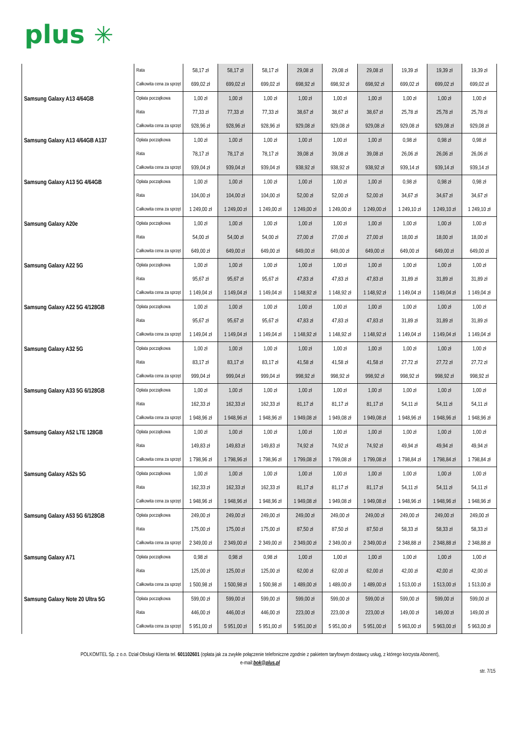plus ✳
| | Rata | 58,17 zł | 58,17 zł | 58,17 zł | 29,08 zł | 29,08 zł | 29,08 zł | 19,39 zł | 19,39 zł | 19,39 zł |
| | Całkowita cena za sprzęt | 699,02 zł | 699,02 zł | 699,02 zł | 698,92 zł | 698,92 zł | 698,92 zł | 699,02 zł | 699,02 zł | 699,02 zł |
| Samsung Galaxy A13 4/64GB | Opłata początkowa | 1,00 zł | 1,00 zł | 1,00 zł | 1,00 zł | 1,00 zł | 1,00 zł | 1,00 zł | 1,00 zł | 1,00 zł |
| | Rata | 77,33 zł | 77,33 zł | 77,33 zł | 38,67 zł | 38,67 zł | 38,67 zł | 25,78 zł | 25,78 zł | 25,78 zł |
| | Całkowita cena za sprzęt | 928,96 zł | 928,96 zł | 928,96 zł | 929,08 zł | 929,08 zł | 929,08 zł | 929,08 zł | 929,08 zł | 929,08 zł |
| Samsung Galaxy A13 4/64GB A137 | Opłata początkowa | 1,00 zł | 1,00 zł | 1,00 zł | 1,00 zł | 1,00 zł | 1,00 zł | 0,98 zł | 0,98 zł | 0,98 zł |
| | Rata | 78,17 zł | 78,17 zł | 78,17 zł | 39,08 zł | 39,08 zł | 39,08 zł | 26,06 zł | 26,06 zł | 26,06 zł |
| | Całkowita cena za sprzęt | 939,04 zł | 939,04 zł | 939,04 zł | 938,92 zł | 938,92 zł | 938,92 zł | 939,14 zł | 939,14 zł | 939,14 zł |
| Samsung Galaxy A13 5G 4/64GB | Opłata początkowa | 1,00 zł | 1,00 zł | 1,00 zł | 1,00 zł | 1,00 zł | 1,00 zł | 0,98 zł | 0,98 zł | 0,98 zł |
| | Rata | 104,00 zł | 104,00 zł | 104,00 zł | 52,00 zł | 52,00 zł | 52,00 zł | 34,67 zł | 34,67 zł | 34,67 zł |
| | Całkowita cena za sprzęt | 1 249,00 zł | 1 249,00 zł | 1 249,00 zł | 1 249,00 zł | 1 249,00 zł | 1 249,00 zł | 1 249,10 zł | 1 249,10 zł | 1 249,10 zł |
| Samsung Galaxy A20e | Opłata początkowa | 1,00 zł | 1,00 zł | 1,00 zł | 1,00 zł | 1,00 zł | 1,00 zł | 1,00 zł | 1,00 zł | 1,00 zł |
| | Rata | 54,00 zł | 54,00 zł | 54,00 zł | 27,00 zł | 27,00 zł | 27,00 zł | 18,00 zł | 18,00 zł | 18,00 zł |
| | Całkowita cena za sprzęt | 649,00 zł | 649,00 zł | 649,00 zł | 649,00 zł | 649,00 zł | 649,00 zł | 649,00 zł | 649,00 zł | 649,00 zł |
| Samsung Galaxy A22 5G | Opłata początkowa | 1,00 zł | 1,00 zł | 1,00 zł | 1,00 zł | 1,00 zł | 1,00 zł | 1,00 zł | 1,00 zł | 1,00 zł |
| | Rata | 95,67 zł | 95,67 zł | 95,67 zł | 47,83 zł | 47,83 zł | 47,83 zł | 31,89 zł | 31,89 zł | 31,89 zł |
| | Całkowita cena za sprzęt | 1 149,04 zł | 1 149,04 zł | 1 149,04 zł | 1 148,92 zł | 1 148,92 zł | 1 148,92 zł | 1 149,04 zł | 1 149,04 zł | 1 149,04 zł |
| Samsung Galaxy A22 5G 4/128GB | Opłata początkowa | 1,00 zł | 1,00 zł | 1,00 zł | 1,00 zł | 1,00 zł | 1,00 zł | 1,00 zł | 1,00 zł | 1,00 zł |
| | Rata | 95,67 zł | 95,67 zł | 95,67 zł | 47,83 zł | 47,83 zł | 47,83 zł | 31,89 zł | 31,89 zł | 31,89 zł |
| | Całkowita cena za sprzęt | 1 149,04 zł | 1 149,04 zł | 1 149,04 zł | 1 148,92 zł | 1 148,92 zł | 1 148,92 zł | 1 149,04 zł | 1 149,04 zł | 1 149,04 zł |
| Samsung Galaxy A32 5G | Opłata początkowa | 1,00 zł | 1,00 zł | 1,00 zł | 1,00 zł | 1,00 zł | 1,00 zł | 1,00 zł | 1,00 zł | 1,00 zł |
| | Rata | 83,17 zł | 83,17 zł | 83,17 zł | 41,58 zł | 41,58 zł | 41,58 zł | 27,72 zł | 27,72 zł | 27,72 zł |
| | Całkowita cena za sprzęt | 999,04 zł | 999,04 zł | 999,04 zł | 998,92 zł | 998,92 zł | 998,92 zł | 998,92 zł | 998,92 zł | 998,92 zł |
| Samsung Galaxy A33 5G 6/128GB | Opłata początkowa | 1,00 zł | 1,00 zł | 1,00 zł | 1,00 zł | 1,00 zł | 1,00 zł | 1,00 zł | 1,00 zł | 1,00 zł |
| | Rata | 162,33 zł | 162,33 zł | 162,33 zł | 81,17 zł | 81,17 zł | 81,17 zł | 54,11 zł | 54,11 zł | 54,11 zł |
| | Całkowita cena za sprzęt | 1 948,96 zł | 1 948,96 zł | 1 948,96 zł | 1 949,08 zł | 1 949,08 zł | 1 949,08 zł | 1 948,96 zł | 1 948,96 zł | 1 948,96 zł |
| Samsung Galaxy A52 LTE 128GB | Opłata początkowa | 1,00 zł | 1,00 zł | 1,00 zł | 1,00 zł | 1,00 zł | 1,00 zł | 1,00 zł | 1,00 zł | 1,00 zł |
| | Rata | 149,83 zł | 149,83 zł | 149,83 zł | 74,92 zł | 74,92 zł | 74,92 zł | 49,94 zł | 49,94 zł | 49,94 zł |
| | Całkowita cena za sprzęt | 1 798,96 zł | 1 798,96 zł | 1 798,96 zł | 1 799,08 zł | 1 799,08 zł | 1 799,08 zł | 1 798,84 zł | 1 798,84 zł | 1 798,84 zł |
| Samsung Galaxy A52s 5G | Opłata początkowa | 1,00 zł | 1,00 zł | 1,00 zł | 1,00 zł | 1,00 zł | 1,00 zł | 1,00 zł | 1,00 zł | 1,00 zł |
| | Rata | 162,33 zł | 162,33 zł | 162,33 zł | 81,17 zł | 81,17 zł | 81,17 zł | 54,11 zł | 54,11 zł | 54,11 zł |
| | Całkowita cena za sprzęt | 1 948,96 zł | 1 948,96 zł | 1 948,96 zł | 1 949,08 zł | 1 949,08 zł | 1 949,08 zł | 1 948,96 zł | 1 948,96 zł | 1 948,96 zł |
| Samsung Galaxy A53 5G 6/128GB | Opłata początkowa | 249,00 zł | 249,00 zł | 249,00 zł | 249,00 zł | 249,00 zł | 249,00 zł | 249,00 zł | 249,00 zł | 249,00 zł |
| | Rata | 175,00 zł | 175,00 zł | 175,00 zł | 87,50 zł | 87,50 zł | 87,50 zł | 58,33 zł | 58,33 zł | 58,33 zł |
| | Całkowita cena za sprzęt | 2 349,00 zł | 2 349,00 zł | 2 349,00 zł | 2 349,00 zł | 2 349,00 zł | 2 349,00 zł | 2 348,88 zł | 2 348,88 zł | 2 348,88 zł |
| Samsung Galaxy A71 | Opłata początkowa | 0,98 zł | 0,98 zł | 0,98 zł | 1,00 zł | 1,00 zł | 1,00 zł | 1,00 zł | 1,00 zł | 1,00 zł |
| | Rata | 125,00 zł | 125,00 zł | 125,00 zł | 62,00 zł | 62,00 zł | 62,00 zł | 42,00 zł | 42,00 zł | 42,00 zł |
| | Całkowita cena za sprzęt | 1 500,98 zł | 1 500,98 zł | 1 500,98 zł | 1 489,00 zł | 1 489,00 zł | 1 489,00 zł | 1 513,00 zł | 1 513,00 zł | 1 513,00 zł |
| Samsung Galaxy Note 20 Ultra 5G | Opłata początkowa | 599,00 zł | 599,00 zł | 599,00 zł | 599,00 zł | 599,00 zł | 599,00 zł | 599,00 zł | 599,00 zł | 599,00 zł |
| | Rata | 446,00 zł | 446,00 zł | 446,00 zł | 223,00 zł | 223,00 zł | 223,00 zł | 149,00 zł | 149,00 zł | 149,00 zł |
| | Całkowita cena za sprzęt | 5 951,00 zł | 5 951,00 zł | 5 951,00 zł | 5 951,00 zł | 5 951,00 zł | 5 951,00 zł | 5 963,00 zł | 5 963,00 zł | 5 963,00 zł |
POLKOMTEL Sp. z o.o. Dział Obsługi Klienta tel. 601102601 (opłata jak za zwykłe połączenie telefoniczne zgodnie z pakietem taryfowym dostawcy usług, z którego korzysta Abonent),
e-mail:bok@plus.pl
str. 7/15